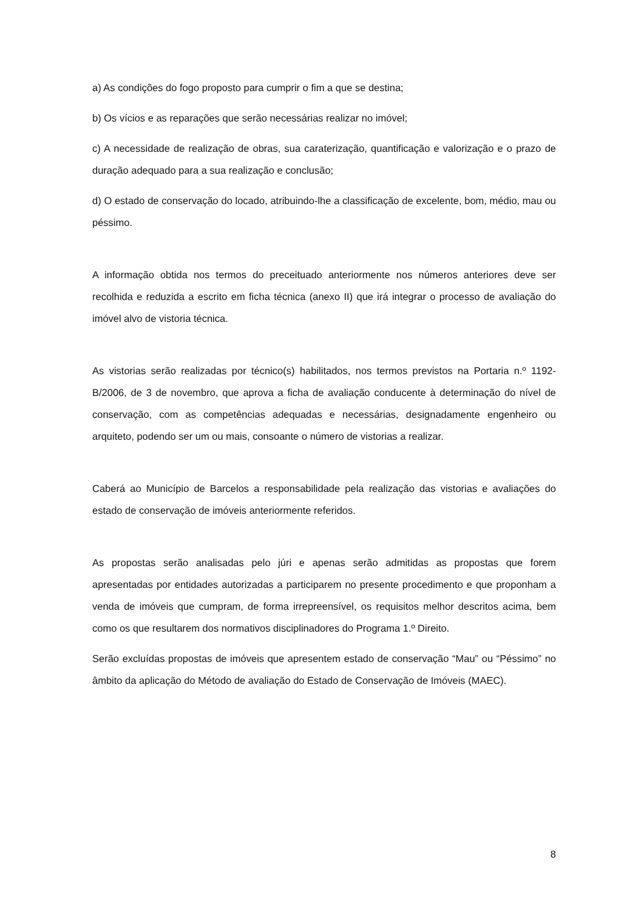a) As condições do fogo proposto para cumprir o fim a que se destina;
b) Os vícios e as reparações que serão necessárias realizar no imóvel;
c) A necessidade de realização de obras, sua caraterização, quantificação e valorização e o prazo de duração adequado para a sua realização e conclusão;
d) O estado de conservação do locado, atribuindo-lhe a classificação de excelente, bom, médio, mau ou péssimo.
A informação obtida nos termos do preceituado anteriormente nos números anteriores deve ser recolhida e reduzida a escrito em ficha técnica (anexo II) que irá integrar o processo de avaliação do imóvel alvo de vistoria técnica.
As vistorias serão realizadas por técnico(s) habilitados, nos termos previstos na Portaria n.º 1192-B/2006, de 3 de novembro, que aprova a ficha de avaliação conducente à determinação do nível de conservação, com as competências adequadas e necessárias, designadamente engenheiro ou arquiteto, podendo ser um ou mais, consoante o número de vistorias a realizar.
Caberá ao Município de Barcelos a responsabilidade pela realização das vistorias e avaliações do estado de conservação de imóveis anteriormente referidos.
As propostas serão analisadas pelo júri e apenas serão admitidas as propostas que forem apresentadas por entidades autorizadas a participarem no presente procedimento e que proponham a venda de imóveis que cumpram, de forma irrepreensível, os requisitos melhor descritos acima, bem como os que resultarem dos normativos disciplinadores do Programa 1.º Direito.
Serão excluídas propostas de imóveis que apresentem estado de conservação “Mau” ou “Péssimo” no âmbito da aplicação do Método de avaliação do Estado de Conservação de Imóveis (MAEC).
8